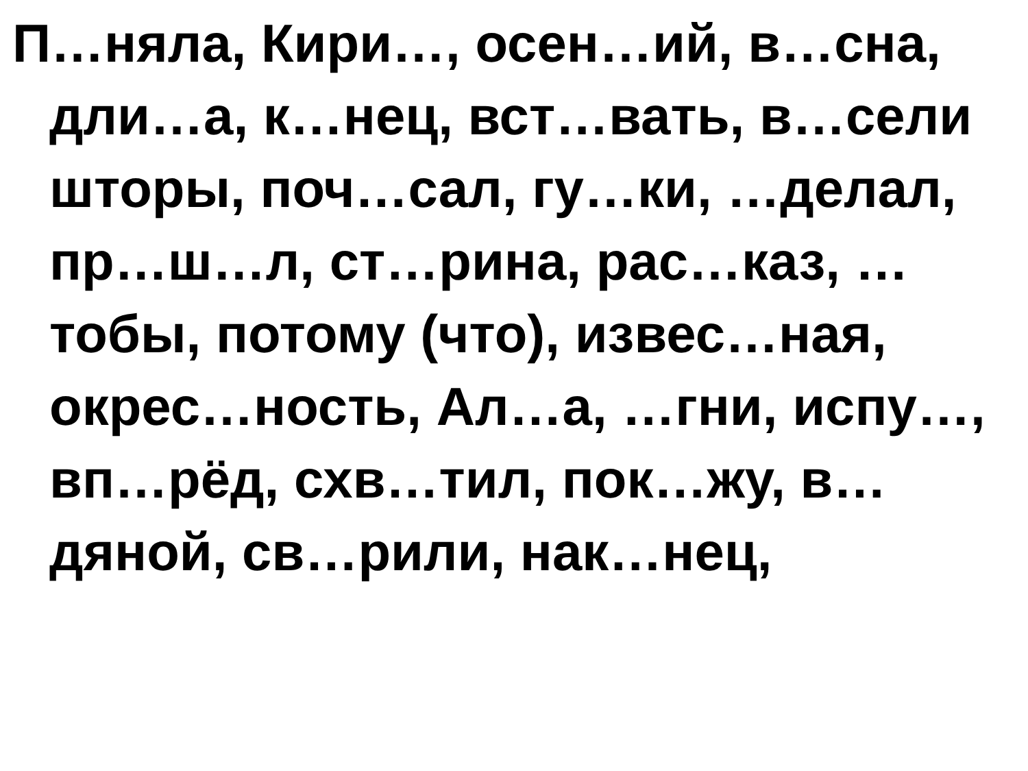П…няла, Кири…, осен…ий, в…сна, дли…а, к…нец, вст…вать, в…сели шторы, поч…сал, гу…ки, …делал, пр…ш…л, ст…рина, рас…каз, …тобы, потому (что), извес…ная, окрес…ность, Ал…а, …гни, испу…, вп…рёд, схв…тил, пок…жу, в…дяной, св…рили, нак…нец,